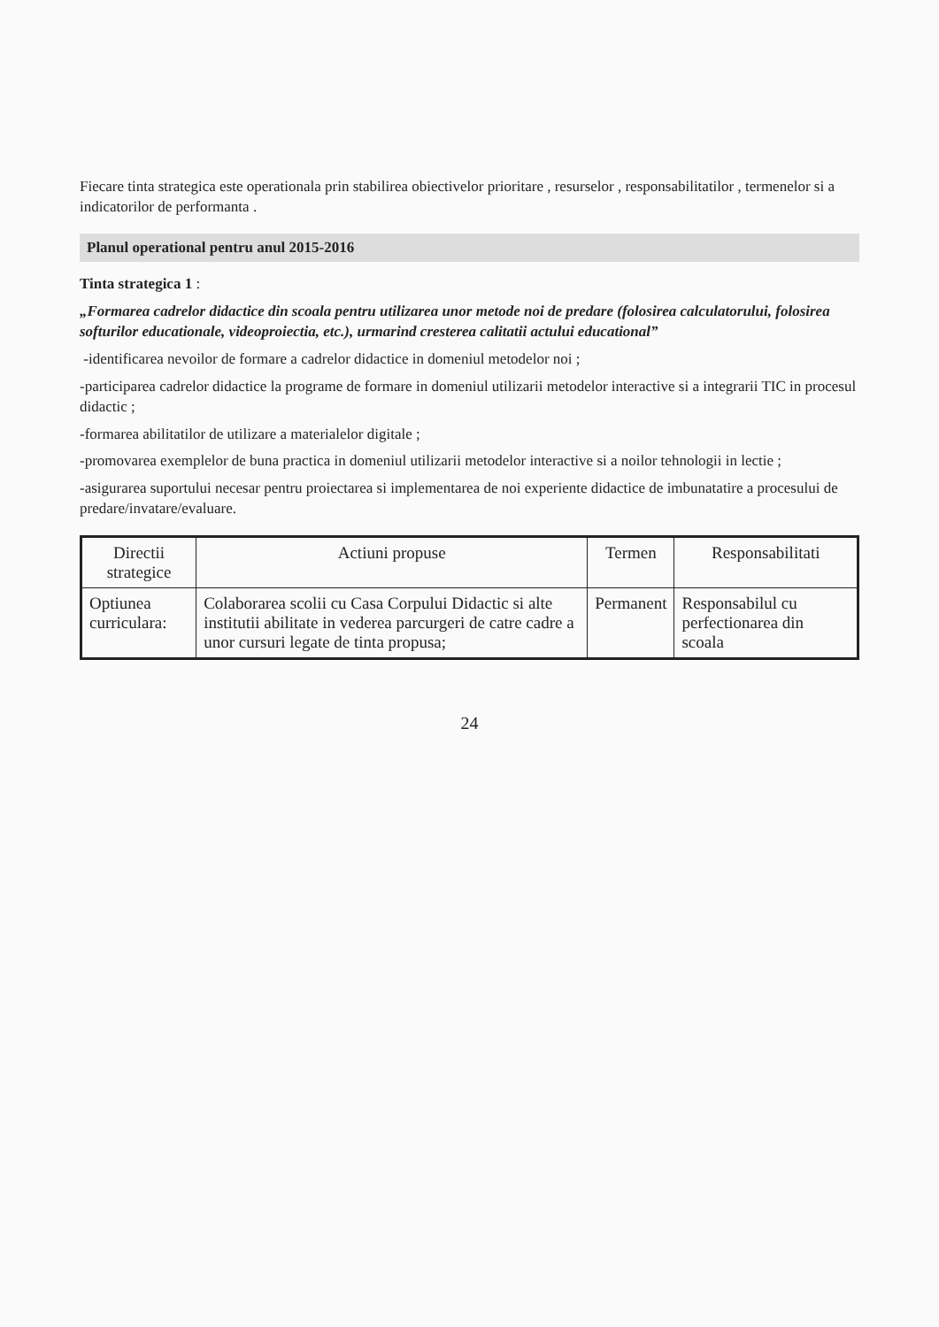Fiecare tinta strategica este operationala prin stabilirea obiectivelor prioritare , resurselor , responsabilitatilor , termenelor si a indicatorilor de performanta .
Planul operational pentru anul 2015-2016
Tinta strategica 1 :
„Formarea cadrelor didactice din scoala pentru utilizarea unor metode noi de predare (folosirea calculatorului, folosirea softurilor educationale, videoproiectia, etc.), urmarind cresterea calitatii actului educational”
-identificarea nevoilor de formare a cadrelor didactice in domeniul metodelor noi ;
-participarea cadrelor didactice la programe de formare in domeniul utilizarii metodelor interactive si a integrarii TIC in procesul didactic ;
-formarea abilitatilor de utilizare a materialelor digitale ;
-promovarea exemplelor de buna practica in domeniul utilizarii metodelor interactive si a noilor tehnologii in lectie ;
-asigurarea suportului necesar pentru proiectarea si implementarea de noi experiente didactice de imbunatatire a procesului de predare/invatare/evaluare.
| Directii strategice | Actiuni propuse | Termen | Responsabilitati |
| --- | --- | --- | --- |
| Optiunea curriculara: | Colaborarea scolii cu Casa Corpului Didactic si alte institutii abilitate in vederea parcurgeri de catre cadre a unor cursuri legate de tinta propusa; | Permanent | Responsabilul cu perfectionarea din scoala |
24